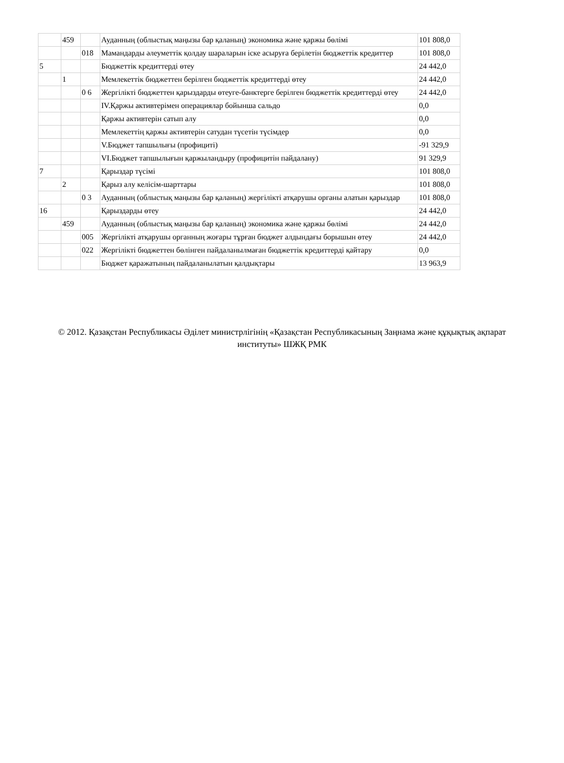| | 459 | | Ауданның (облыстық маңызы бар қаланың) экономика және қаржы бөлімі | 101 808,0 |
| | | 018 | Мамандарды әлеуметтік қолдау шараларын іске асыруға берілетін бюджеттік кредиттер | 101 808,0 |
| 5 | | | Бюджеттік кредиттерді өтеу | 24 442,0 |
| | 1 | | Мемлекеттік бюджеттен берілген бюджеттік кредиттерді өтеу | 24 442,0 |
| | | 0 6 | Жергілікті бюджеттен қарыздарды өтеуге-банктерге берілген бюджеттік кредиттерді өтеу | 24 442,0 |
| | | | IV.Қаржы активтерімен операциялар бойынша сальдо | 0,0 |
| | | | Қаржы активтерін сатып алу | 0,0 |
| | | | Мемлекеттің қаржы активтерін сатудан түсетін түсімдер | 0,0 |
| | | | V.Бюджет тапшылығы (профициті) | -91 329,9 |
| | | | VI.Бюджет тапшылығын қаржыландыру (профицитін пайдалану) | 91 329,9 |
| 7 | | | Қарыздар түсімі | 101 808,0 |
| | 2 | | Қарыз алу келісім-шарттары | 101 808,0 |
| | | 0 3 | Ауданның (облыстық маңызы бар қаланың) жергілікті атқарушы органы алатын қарыздар | 101 808,0 |
| 16 | | | Қарыздарды өтеу | 24 442,0 |
| | 459 | | Ауданның (облыстық маңызы бар қаланың) экономика және қаржы бөлімі | 24 442,0 |
| | | 005 | Жергілікті атқарушы органның жоғары тұрған бюджет алдындағы борышын өтеу | 24 442,0 |
| | | 022 | Жергілікті бюджеттен бөлінген пайдаланылмаған бюджеттік кредиттерді қайтару | 0,0 |
| | | | Бюджет қаражатының пайдаланылатын қалдықтары | 13 963,9 |
© 2012. Қазақстан Республикасы Әділет министрлігінің «Қазақстан Республикасының Заңнама және құқықтық ақпарат институты» ШЖҚ РМК